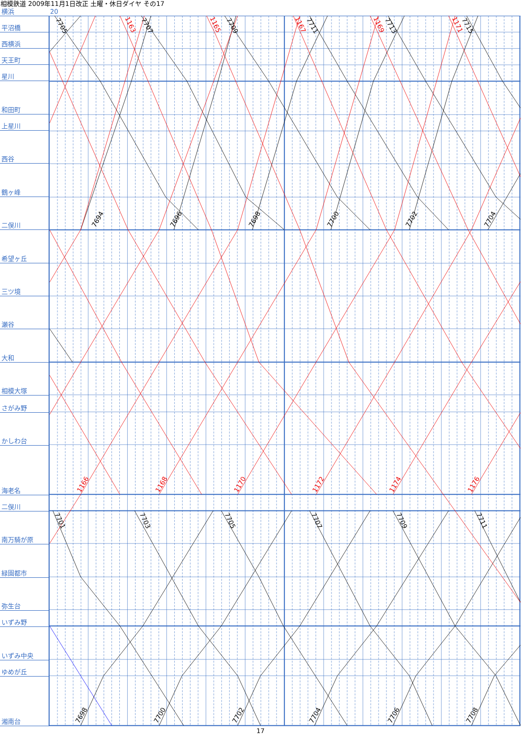相模鉄道 2009年11月1日改正 土曜・休日ダイヤ その17
横浜 20
平沼橋
西横浜
天王町
星川
和田町
上星川
西谷
鶴ヶ峰
二俣川
希望ヶ丘
三ツ境
瀬谷
大和
相模大塚
さがみ野
かしわ台
海老名
二俣川
南万騎が原
緑園都市
弥生台
いずみ野
いずみ中央
ゆめが丘
湘南台
7705
7707
7709
7711
7713
7715
1163
1165
1167
1169
1171
7694
7696
7698
7700
7702
7704
1166
1168
1170
1172
1174
1176
7701
7703
7705
7707
7709
7711
7698
7700
7702
7704
7706
7708
17